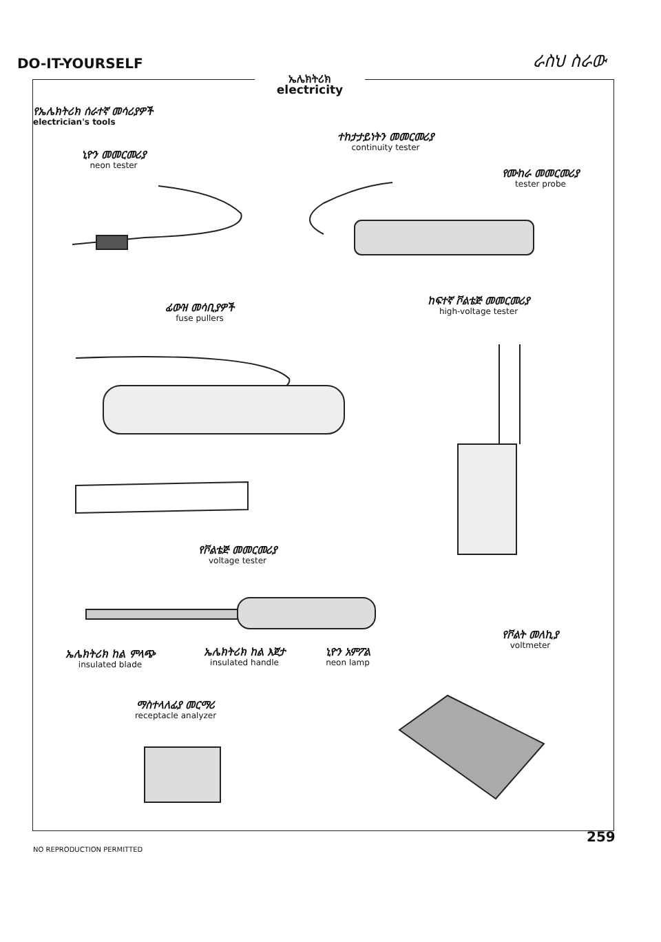DO-IT-YOURSELF
ራስህ ስራው
ኤሌክትሪክ
electricity
የኤሌክትሪክ ሰራተኛ መሳሪያዎች
electrician's tools
ኒዮን መመርመሪያ
neon tester
ተከታታይነትን መመርመሪያ
continuity tester
የሙከራ መመርመሪያ
tester probe
ፊውዝ መሳቢያዎች
fuse pullers
ከፍተኛ ቮልቴጅ መመርመሪያ
high-voltage tester
የቮልቴጅ መመርመሪያ
voltage tester
ኤሌክትሪክ ከል ምላጭ
insulated blade
ኤሌክትሪክ ከል እጀታ
insulated handle
ኒዮን አምፖል
neon lamp
የቮልት መለኪያ
voltmeter
ማስተላለፊያ መርማሪ
receptacle analyzer
259
NO REPRODUCTION PERMITTED